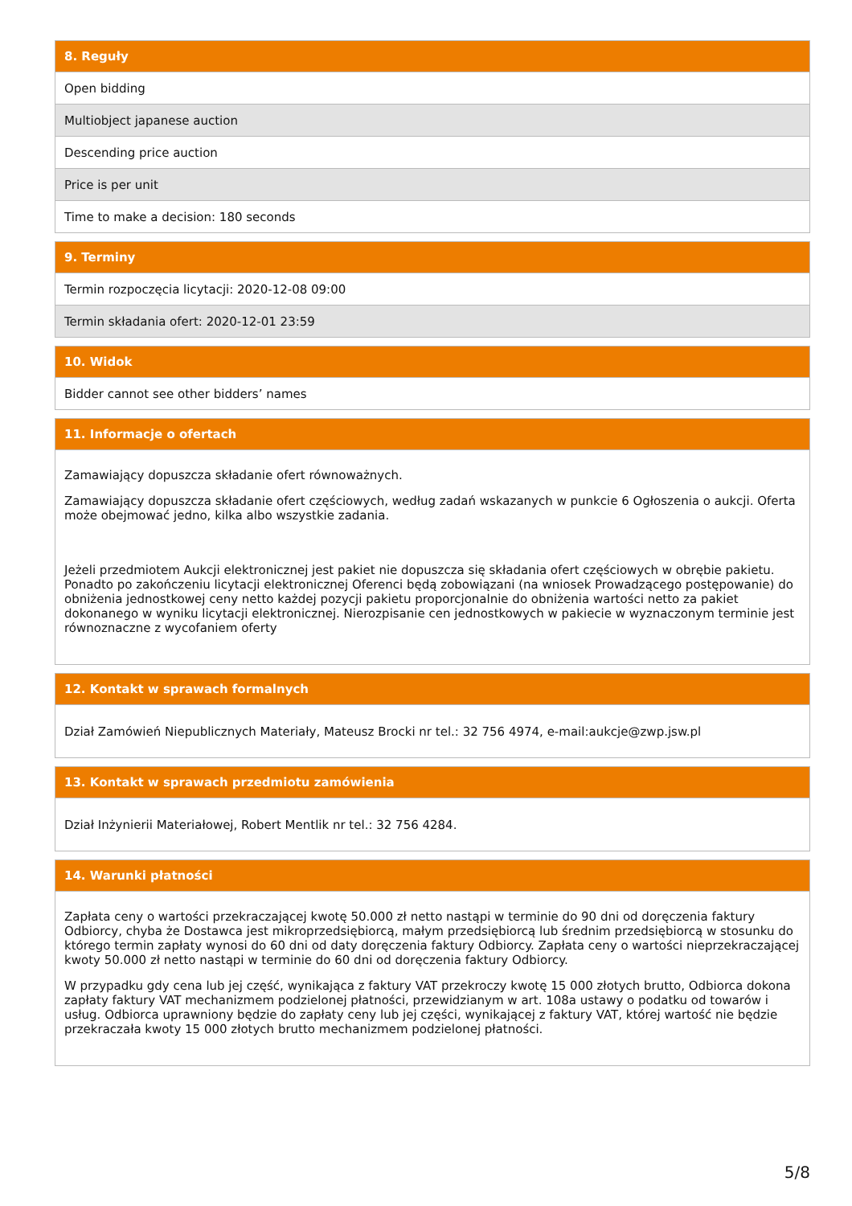| 8. Reguły |
| --- |
| Open bidding |
| Multiobject japanese auction |
| Descending price auction |
| Price is per unit |
| Time to make a decision: 180 seconds |
| 9. Terminy |
| --- |
| Termin rozpoczęcia licytacji: 2020-12-08 09:00 |
| Termin składania ofert: 2020-12-01 23:59 |
| 10. Widok |
| --- |
| Bidder cannot see other bidders’ names |
| 11. Informacje o ofertach |
| --- |
| Zamawiający dopuszcza składanie ofert równoważnych. Zamawiający dopuszcza składanie ofert częściowych, według zadań wskazanych w punkcie 6 Ogłoszenia o aukcji. Oferta może obejmować jedno, kilka albo wszystkie zadania. Jeżeli przedmiotem Aukcji elektronicznej jest pakiet nie dopuszcza się składania ofert częściowych w obrębie pakietu. Ponadto po zakończeniu licytacji elektronicznej Oferenci będą zobowiązani (na wniosek Prowadzącego postępowanie) do obniżenia jednostkowej ceny netto każdej pozycji pakietu proporcjonalnie do obniżenia wartości netto za pakiet dokonanego w wyniku licytacji elektronicznej. Nierozpisanie cen jednostkowych w pakiecie w wyznaczonym terminie jest równoznaczne z wycofaniem oferty |
| 12. Kontakt w sprawach formalnych |
| --- |
| Dział Zamówień Niepublicznych Materiały, Mateusz Brocki nr tel.: 32 756 4974, e-mail:aukcje@zwp.jsw.pl |
| 13. Kontakt w sprawach przedmiotu zamówienia |
| --- |
| Dział Inżynierii Materiałowej, Robert Mentlik nr tel.: 32 756 4284. |
| 14. Warunki płatności |
| --- |
| Zapłata ceny o wartości przekraczającej kwotę 50.000 zł netto nastąpi w terminie do 90 dni od doręczenia faktury Odbiorcy, chyba że Dostawca jest mikroprzedsiębiorcą, małym przedsiębiorcą lub średnim przedsiębiorcą w stosunku do którego termin zapłaty wynosi do 60 dni od daty doręczenia faktury Odbiorcy. Zapłata ceny o wartości nieprzekraczającej kwoty 50.000 zł netto nastąpi w terminie do 60 dni od doręczenia faktury Odbiorcy. W przypadku gdy cena lub jej część, wynikająca z faktury VAT przekroczy kwotę 15 000 złotych brutto, Odbiorca dokona zapłaty faktury VAT mechanizmem podzielonej płatności, przewidzianym w art. 108a ustawy o podatku od towarów i usług. Odbiorca uprawniony będzie do zapłaty ceny lub jej części, wynikającej z faktury VAT, której wartość nie będzie przekraczała kwoty 15 000 złotych brutto mechanizmem podzielonej płatności. |
5/8